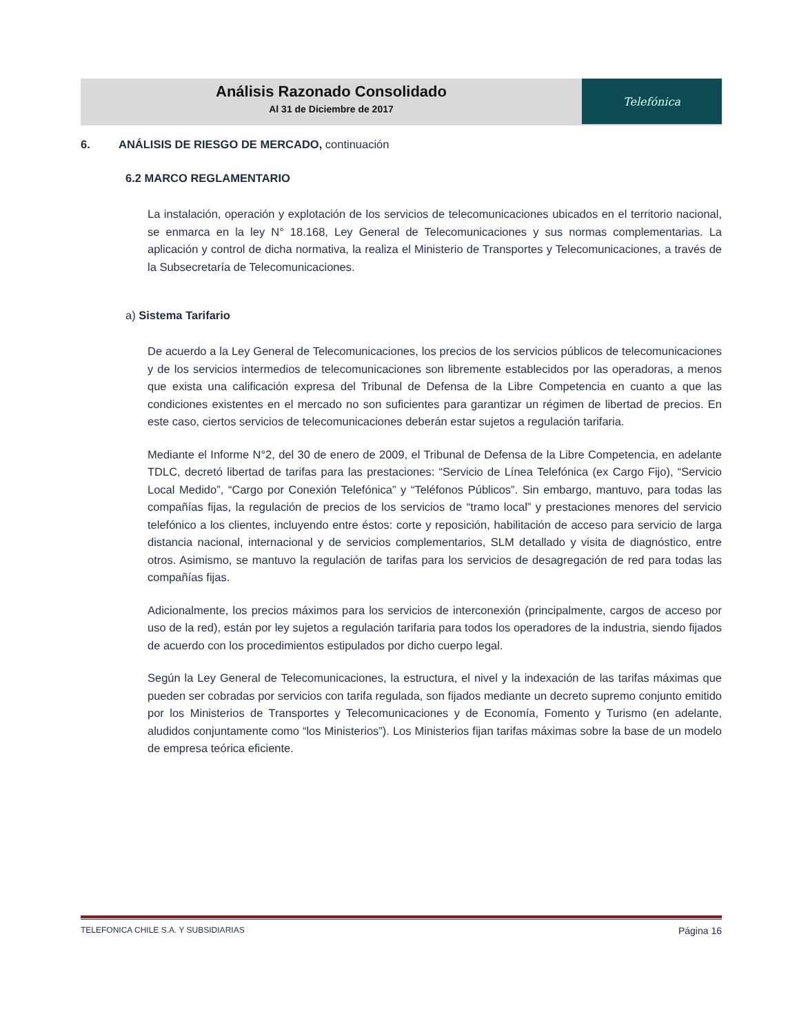Análisis Razonado Consolidado
Al 31 de Diciembre de 2017
Telefónica
6. ANÁLISIS DE RIESGO DE MERCADO, continuación
6.2 MARCO REGLAMENTARIO
La instalación, operación y explotación de los servicios de telecomunicaciones ubicados en el territorio nacional, se enmarca en la ley N° 18.168, Ley General de Telecomunicaciones y sus normas complementarias. La aplicación y control de dicha normativa, la realiza el Ministerio de Transportes y Telecomunicaciones, a través de la Subsecretaría de Telecomunicaciones.
a) Sistema Tarifario
De acuerdo a la Ley General de Telecomunicaciones, los precios de los servicios públicos de telecomunicaciones y de los servicios intermedios de telecomunicaciones son libremente establecidos por las operadoras, a menos que exista una calificación expresa del Tribunal de Defensa de la Libre Competencia en cuanto a que las condiciones existentes en el mercado no son suficientes para garantizar un régimen de libertad de precios. En este caso, ciertos servicios de telecomunicaciones deberán estar sujetos a regulación tarifaria.
Mediante el Informe N°2, del 30 de enero de 2009, el Tribunal de Defensa de la Libre Competencia, en adelante TDLC, decretó libertad de tarifas para las prestaciones: “Servicio de Línea Telefónica (ex Cargo Fijo), “Servicio Local Medido”, “Cargo por Conexión Telefónica” y “Teléfonos Públicos”. Sin embargo, mantuvo, para todas las compañías fijas, la regulación de precios de los servicios de “tramo local” y prestaciones menores del servicio telefónico a los clientes, incluyendo entre éstos: corte y reposición, habilitación de acceso para servicio de larga distancia nacional, internacional y de servicios complementarios, SLM detallado y visita de diagnóstico, entre otros. Asimismo, se mantuvo la regulación de tarifas para los servicios de desagregación de red para todas las compañías fijas.
Adicionalmente, los precios máximos para los servicios de interconexión (principalmente, cargos de acceso por uso de la red), están por ley sujetos a regulación tarifaria para todos los operadores de la industria, siendo fijados de acuerdo con los procedimientos estipulados por dicho cuerpo legal.
Según la Ley General de Telecomunicaciones, la estructura, el nivel y la indexación de las tarifas máximas que pueden ser cobradas por servicios con tarifa regulada, son fijados mediante un decreto supremo conjunto emitido por los Ministerios de Transportes y Telecomunicaciones y de Economía, Fomento y Turismo (en adelante, aludidos conjuntamente como “los Ministerios”). Los Ministerios fijan tarifas máximas sobre la base de un modelo de empresa teórica eficiente.
TELEFONICA CHILE S.A. Y SUBSIDIARIAS Página 16